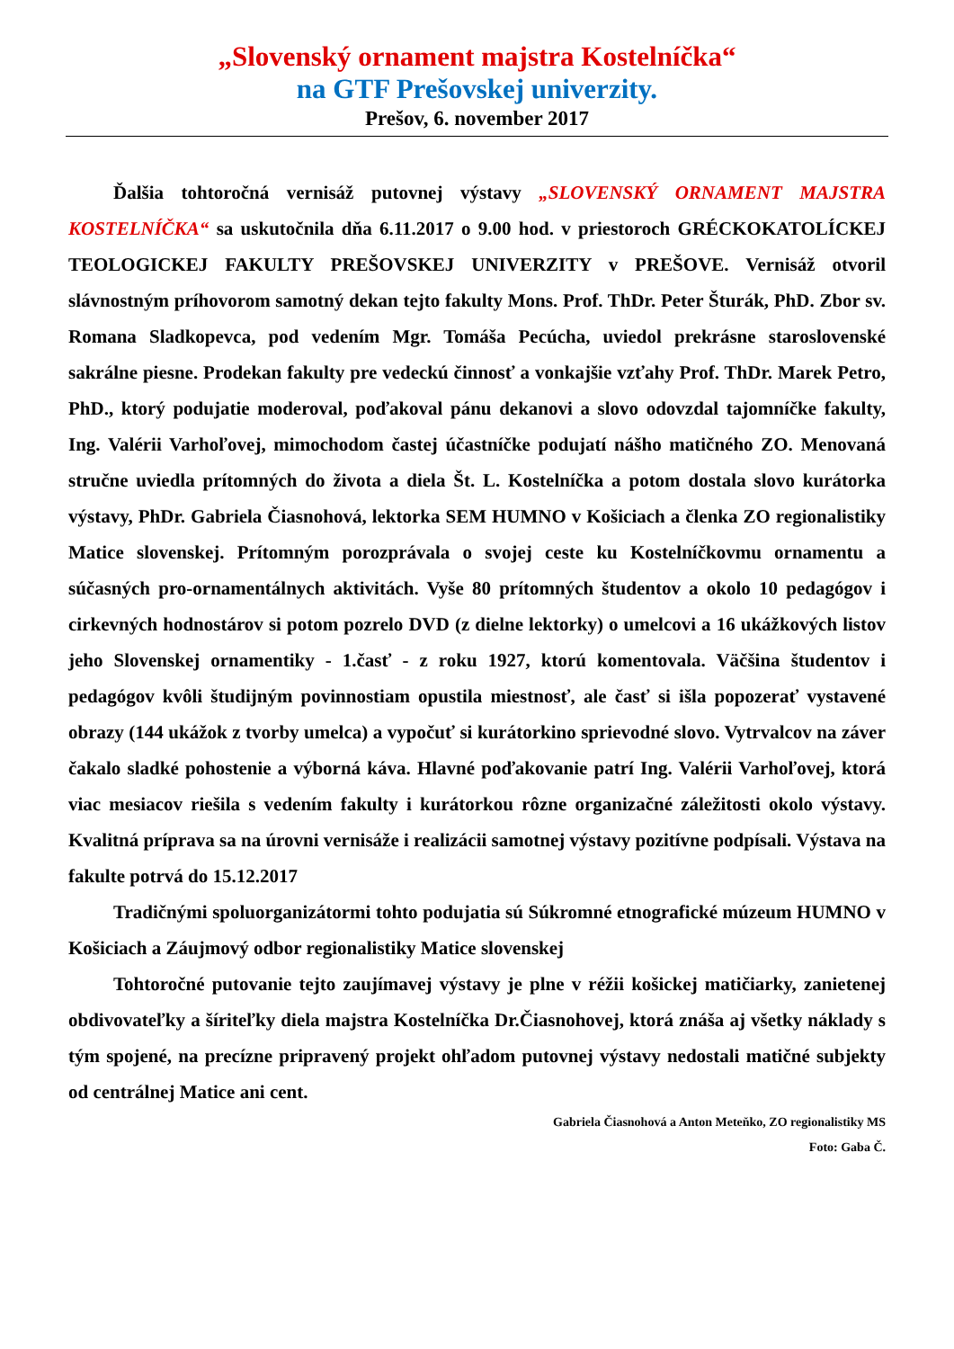„Slovenský ornament majstra Kostelníčka“
na GTF Prešovskej univerzity.
Prešov, 6. november 2017
Ďalšia tohtoročná vernisáž putovnej výstavy „SLOVENSKÝ ORNAMENT MAJSTRA KOSTELNÍČKA“ sa uskutočnila dňa 6.11.2017 o 9.00 hod. v priestoroch GRÉCKOKATOLÍCKEJ TEOLOGICKEJ FAKULTY PREŠOVSKEJ UNIVERZITY v PREŠOVE. Vernisáž otvoril slávnostným príhovorom samotný dekan tejto fakulty Mons. Prof. ThDr. Peter Šturák, PhD. Zbor sv. Romana Sladkopevca, pod vedením Mgr. Tomáša Pecúcha, uviedol prekrásne staroslovenské sakrálne piesne. Prodekan fakulty pre vedeckú činnosť a vonkajšie vzťahy Prof. ThDr. Marek Petro, PhD., ktorý podujatie moderoval, poďakoval pánu dekanovi a slovo odovzdal tajomníčke fakulty, Ing. Valérii Varhoľovej, mimochodom častej účastníčke podujatí nášho matičného ZO. Menovaná stručne uviedla prítomných do života a diela Št. L. Kostelníčka a potom dostala slovo kurátorka výstavy, PhDr. Gabriela Čiasnohová, lektorka SEM HUMNO v Košiciach a členka ZO regionalistiky Matice slovenskej. Prítomným porozprávala o svojej ceste ku Kostelníčkovmu ornamentu a súčasných pro-ornamentálnych aktivitách. Vyše 80 prítomných študentov a okolo 10 pedagógov i cirkevných hodnostárov si potom pozrelo DVD (z dielne lektorky) o umelcovi a 16 ukážkových listov jeho Slovenskej ornamentiky - 1.časť - z roku 1927, ktorú komentovala. Väčšina študentov i pedagógov kvôli študijným povinnostiam opustila miestnosť, ale časť si išla popozerať vystavené obrazy (144 ukážok z tvorby umelca) a vypočuť si kurátorkino sprievodné slovo. Vytrvalcov na záver čakalo sladké pohostenie a výborná káva. Hlavné poďakovanie patrí Ing. Valérii Varhoľovej, ktorá viac mesiacov riešila s vedením fakulty i kurátorkou rôzne organizačné záležitosti okolo výstavy. Kvalitná príprava sa na úrovni vernisáže i realizácii samotnej výstavy pozitívne podpísali. Výstava na fakulte potrvá do 15.12.2017
Tradičnými spoluorganizátormi tohto podujatia sú Súkromné etnografické múzeum HUMNO v Košiciach a Záujmový odbor regionalistiky Matice slovenskej
Tohtoročné putovanie tejto zaujímavej výstavy je plne v réžii košickej matičiarky, zanietenej obdivovateľky a šíriteľky diela majstra Kostelníčka Dr.Čiasnohovej, ktorá znáša aj všetky náklady s tým spojené, na precízne pripravený projekt ohľadom putovnej výstavy nedostali matičné subjekty od centrálnej Matice ani cent.
Gabriela Čiasnohová a Anton Meteňko, ZO regionalistiky MS
Foto: Gaba Č.